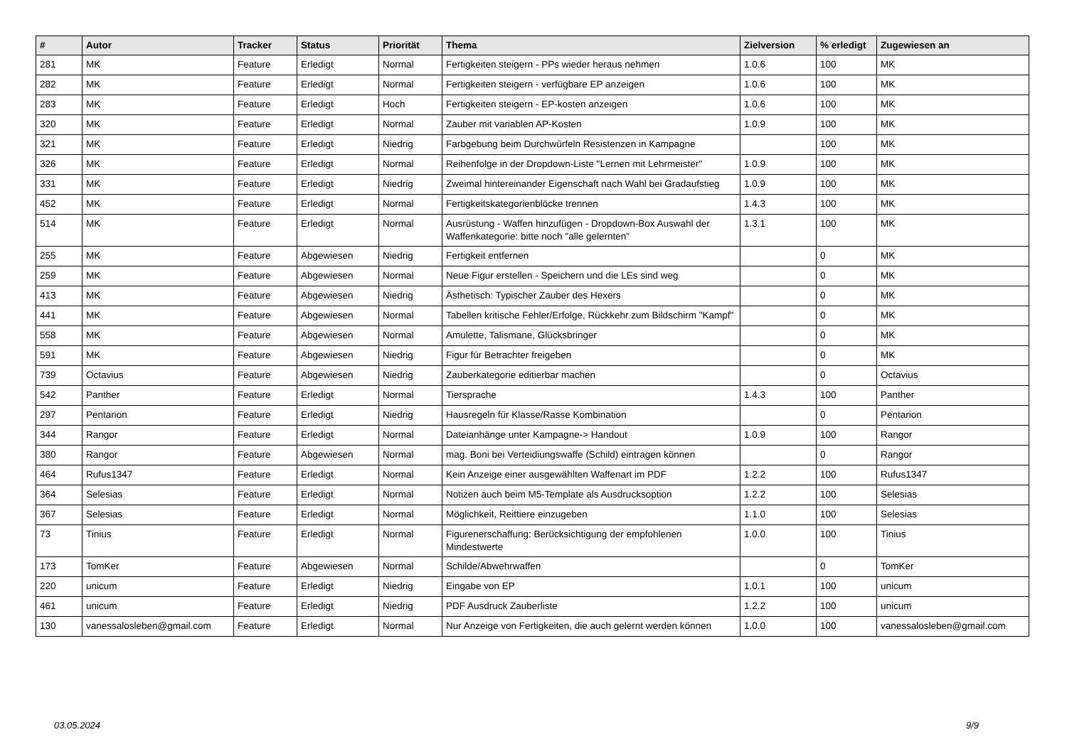| # | Autor | Tracker | Status | Priorität | Thema | Zielversion | % erledigt | Zugewiesen an |
| --- | --- | --- | --- | --- | --- | --- | --- | --- |
| 281 | MK | Feature | Erledigt | Normal | Fertigkeiten steigern - PPs wieder heraus nehmen | 1.0.6 | 100 | MK |
| 282 | MK | Feature | Erledigt | Normal | Fertigkeiten steigern - verfügbare EP anzeigen | 1.0.6 | 100 | MK |
| 283 | MK | Feature | Erledigt | Hoch | Fertigkeiten steigern - EP-kosten anzeigen | 1.0.6 | 100 | MK |
| 320 | MK | Feature | Erledigt | Normal | Zauber mit variablen AP-Kosten | 1.0.9 | 100 | MK |
| 321 | MK | Feature | Erledigt | Niedrig | Farbgebung beim Durchwürfeln Resistenzen in Kampagne | | 100 | MK |
| 326 | MK | Feature | Erledigt | Normal | Reihenfolge in der Dropdown-Liste "Lernen mit Lehrmeister" | 1.0.9 | 100 | MK |
| 331 | MK | Feature | Erledigt | Niedrig | Zweimal hintereinander Eigenschaft nach Wahl bei Gradaufstieg | 1.0.9 | 100 | MK |
| 452 | MK | Feature | Erledigt | Normal | Fertigkeitskategorienblöcke trennen | 1.4.3 | 100 | MK |
| 514 | MK | Feature | Erledigt | Normal | Ausrüstung - Waffen hinzufügen - Dropdown-Box Auswahl der Waffenkategorie: bitte noch "alle gelernten" | 1.3.1 | 100 | MK |
| 255 | MK | Feature | Abgewiesen | Niedrig | Fertigkeit entfernen | | 0 | MK |
| 259 | MK | Feature | Abgewiesen | Normal | Neue Figur erstellen - Speichern und die LEs sind weg | | 0 | MK |
| 413 | MK | Feature | Abgewiesen | Niedrig | Ästhetisch: Typischer Zauber des Hexers | | 0 | MK |
| 441 | MK | Feature | Abgewiesen | Normal | Tabellen kritische Fehler/Erfolge, Rückkehr zum Bildschirm "Kampf" | | 0 | MK |
| 558 | MK | Feature | Abgewiesen | Normal | Amulette, Talismane, Glücksbringer | | 0 | MK |
| 591 | MK | Feature | Abgewiesen | Niedrig | Figur für Betrachter freigeben | | 0 | MK |
| 739 | Octavius | Feature | Abgewiesen | Niedrig | Zauberkategorie editierbar machen | | 0 | Octavius |
| 542 | Panther | Feature | Erledigt | Normal | Tiersprache | 1.4.3 | 100 | Panther |
| 297 | Pentarion | Feature | Erledigt | Niedrig | Hausregeln für Klasse/Rasse Kombination | | 0 | Pentarion |
| 344 | Rangor | Feature | Erledigt | Normal | Dateianhänge unter Kampagne-> Handout | 1.0.9 | 100 | Rangor |
| 380 | Rangor | Feature | Abgewiesen | Normal | mag. Boni bei Verteidiungswaffe (Schild) eintragen können | | 0 | Rangor |
| 464 | Rufus1347 | Feature | Erledigt | Normal | Kein Anzeige einer ausgewählten Waffenart im PDF | 1.2.2 | 100 | Rufus1347 |
| 364 | Selesias | Feature | Erledigt | Normal | Notizen auch beim M5-Template als Ausdrucksoption | 1.2.2 | 100 | Selesias |
| 367 | Selesias | Feature | Erledigt | Normal | Möglichkeit, Reittiere einzugeben | 1.1.0 | 100 | Selesias |
| 73 | Tinius | Feature | Erledigt | Normal | Figurenerschaffung: Berücksichtigung der empfohlenen Mindestwerte | 1.0.0 | 100 | Tinius |
| 173 | TomKer | Feature | Abgewiesen | Normal | Schilde/Abwehrwaffen | | 0 | TomKer |
| 220 | unicum | Feature | Erledigt | Niedrig | Eingabe von EP | 1.0.1 | 100 | unicum |
| 461 | unicum | Feature | Erledigt | Niedrig | PDF Ausdruck Zauberliste | 1.2.2 | 100 | unicum |
| 130 | vanessalosleben@gmail.com | Feature | Erledigt | Normal | Nur Anzeige von Fertigkeiten, die auch gelernt werden können | 1.0.0 | 100 | vanessalosleben@gmail.com |
03.05.2024 9/9